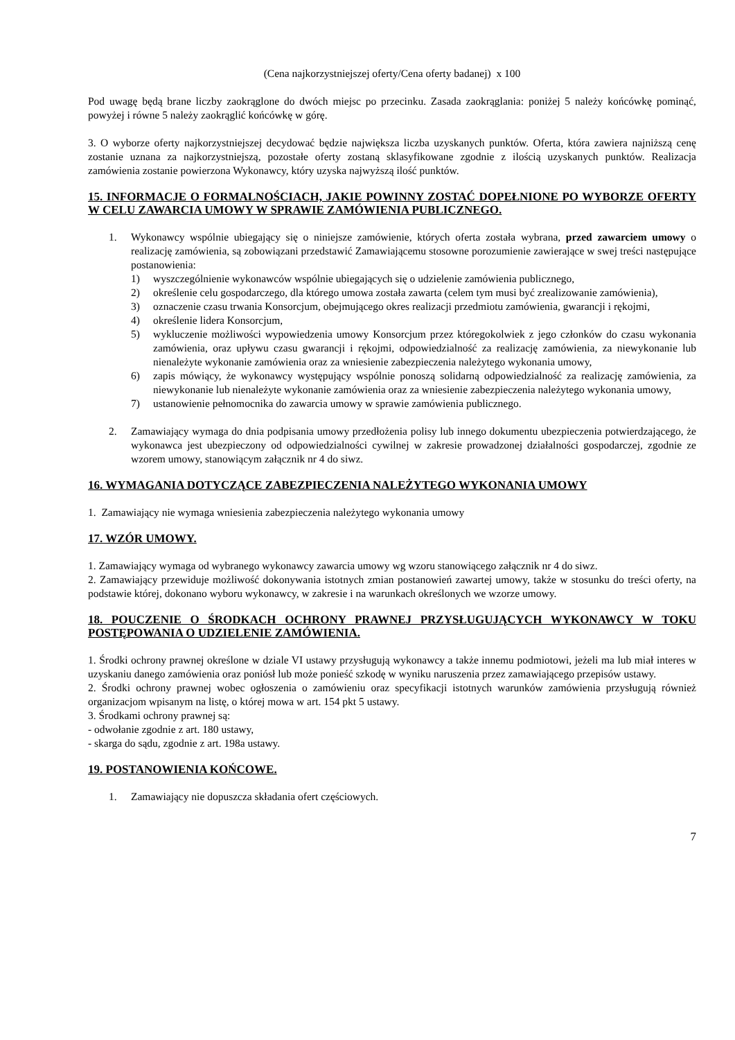(Cena najkorzystniejszej oferty/Cena oferty badanej) x 100
Pod uwagę będą brane liczby zaokrąglone do dwóch miejsc po przecinku. Zasada zaokrąglania: poniżej 5 należy końcówkę pominąć, powyżej i równe 5 należy zaokrąglić końcówkę w górę.
3. O wyborze oferty najkorzystniejszej decydować będzie największa liczba uzyskanych punktów. Oferta, która zawiera najniższą cenę zostanie uznana za najkorzystniejszą, pozostałe oferty zostaną sklasyfikowane zgodnie z ilością uzyskanych punktów. Realizacja zamówienia zostanie powierzona Wykonawcy, który uzyska najwyższą ilość punktów.
15. INFORMACJE O FORMALNOŚCIACH, JAKIE POWINNY ZOSTAĆ DOPEŁNIONE PO WYBORZE OFERTY W CELU ZAWARCIA UMOWY W SPRAWIE ZAMÓWIENIA PUBLICZNEGO.
1. Wykonawcy wspólnie ubiegający się o niniejsze zamówienie, których oferta została wybrana, przed zawarciem umowy o realizację zamówienia, są zobowiązani przedstawić Zamawiającemu stosowne porozumienie zawierające w swej treści następujące postanowienia:
1) wyszczególnienie wykonawców wspólnie ubiegających się o udzielenie zamówienia publicznego,
2) określenie celu gospodarczego, dla którego umowa została zawarta (celem tym musi być zrealizowanie zamówienia),
3) oznaczenie czasu trwania Konsorcjum, obejmującego okres realizacji przedmiotu zamówienia, gwarancji i rękojmi,
4) określenie lidera Konsorcjum,
5) wykluczenie możliwości wypowiedzenia umowy Konsorcjum przez któregokolwiek z jego członków do czasu wykonania zamówienia, oraz upływu czasu gwarancji i rękojmi, odpowiedzialność za realizację zamówienia, za niewykonanie lub nienależyte wykonanie zamówienia oraz za wniesienie zabezpieczenia należytego wykonania umowy,
6) zapis mówiący, że wykonawcy występujący wspólnie ponoszą solidarną odpowiedzialność za realizację zamówienia, za niewykonanie lub nienależyte wykonanie zamówienia oraz za wniesienie zabezpieczenia należytego wykonania umowy,
7) ustanowienie pełnomocnika do zawarcia umowy w sprawie zamówienia publicznego.
2. Zamawiający wymaga do dnia podpisania umowy przedłożenia polisy lub innego dokumentu ubezpieczenia potwierdzającego, że wykonawca jest ubezpieczony od odpowiedzialności cywilnej w zakresie prowadzonej działalności gospodarczej, zgodnie ze wzorem umowy, stanowiącym załącznik nr 4 do siwz.
16. WYMAGANIA DOTYCZĄCE ZABEZPIECZENIA NALEŻYTEGO WYKONANIA UMOWY
1. Zamawiający nie wymaga wniesienia zabezpieczenia należytego wykonania umowy
17. WZÓR UMOWY.
1. Zamawiający wymaga od wybranego wykonawcy zawarcia umowy wg wzoru stanowiącego załącznik nr 4 do siwz.
2. Zamawiający przewiduje możliwość dokonywania istotnych zmian postanowień zawartej umowy, także w stosunku do treści oferty, na podstawie której, dokonano wyboru wykonawcy, w zakresie i na warunkach określonych we wzorze umowy.
18. POUCZENIE O ŚRODKACH OCHRONY PRAWNEJ PRZYSŁUGUJĄCYCH WYKONAWCY W TOKU POSTĘPOWANIA O UDZIELENIE ZAMÓWIENIA.
1. Środki ochrony prawnej określone w dziale VI ustawy przysługują wykonawcy a także innemu podmiotowi, jeżeli ma lub miał interes w uzyskaniu danego zamówienia oraz poniósł lub może ponieść szkodę w wyniku naruszenia przez zamawiającego przepisów ustawy.
2. Środki ochrony prawnej wobec ogłoszenia o zamówieniu oraz specyfikacji istotnych warunków zamówienia przysługują również organizacjom wpisanym na listę, o której mowa w art. 154 pkt 5 ustawy.
3. Środkami ochrony prawnej są:
- odwołanie zgodnie z art. 180 ustawy,
- skarga do sądu, zgodnie z art. 198a ustawy.
19. POSTANOWIENIA KOŃCOWE.
1. Zamawiający nie dopuszcza składania ofert częściowych.
7